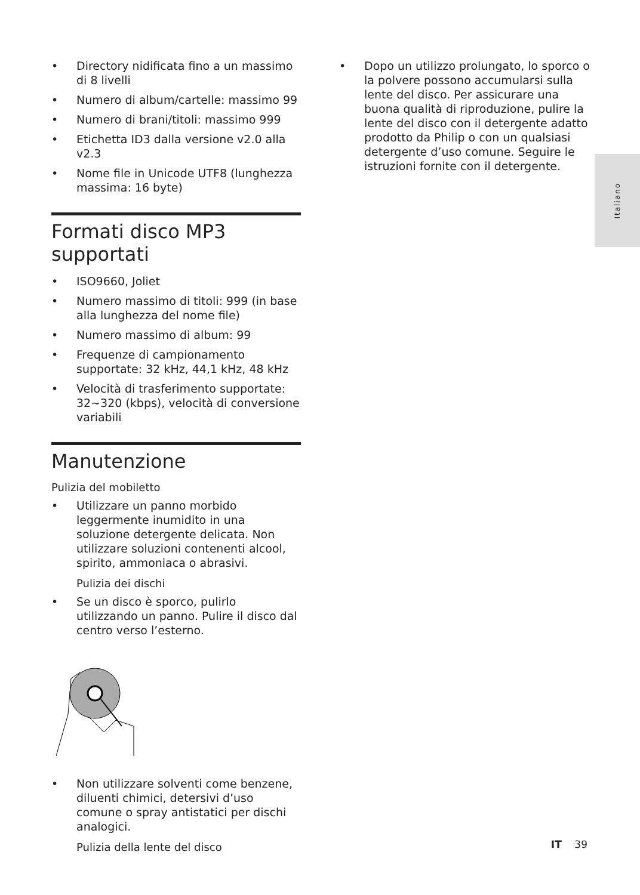• Directory nidificata fino a un massimo di 8 livelli
• Numero di album/cartelle: massimo 99
• Numero di brani/titoli: massimo 999
• Etichetta ID3 dalla versione v2.0 alla v2.3
• Nome file in Unicode UTF8 (lunghezza massima: 16 byte)
Formati disco MP3 supportati
• ISO9660, Joliet
• Numero massimo di titoli: 999 (in base alla lunghezza del nome file)
• Numero massimo di album: 99
• Frequenze di campionamento supportate: 32 kHz, 44,1 kHz, 48 kHz
• Velocità di trasferimento supportate: 32~320 (kbps), velocità di conversione variabili
Manutenzione
Pulizia del mobiletto
• Utilizzare un panno morbido leggermente inumidito in una soluzione detergente delicata. Non utilizzare soluzioni contenenti alcool, spirito, ammoniaca o abrasivi.
Pulizia dei dischi
• Se un disco è sporco, pulirlo utilizzando un panno. Pulire il disco dal centro verso l’esterno.
• Non utilizzare solventi come benzene, diluenti chimici, detersivi d’uso comune o spray antistatici per dischi analogici.
Pulizia della lente del disco
• Dopo un utilizzo prolungato, lo sporco o la polvere possono accumularsi sulla lente del disco. Per assicurare una buona qualità di riproduzione, pulire la lente del disco con il detergente adatto prodotto da Philip o con un qualsiasi detergente d’uso comune. Seguire le istruzioni fornite con il detergente.
Italiano
IT 39